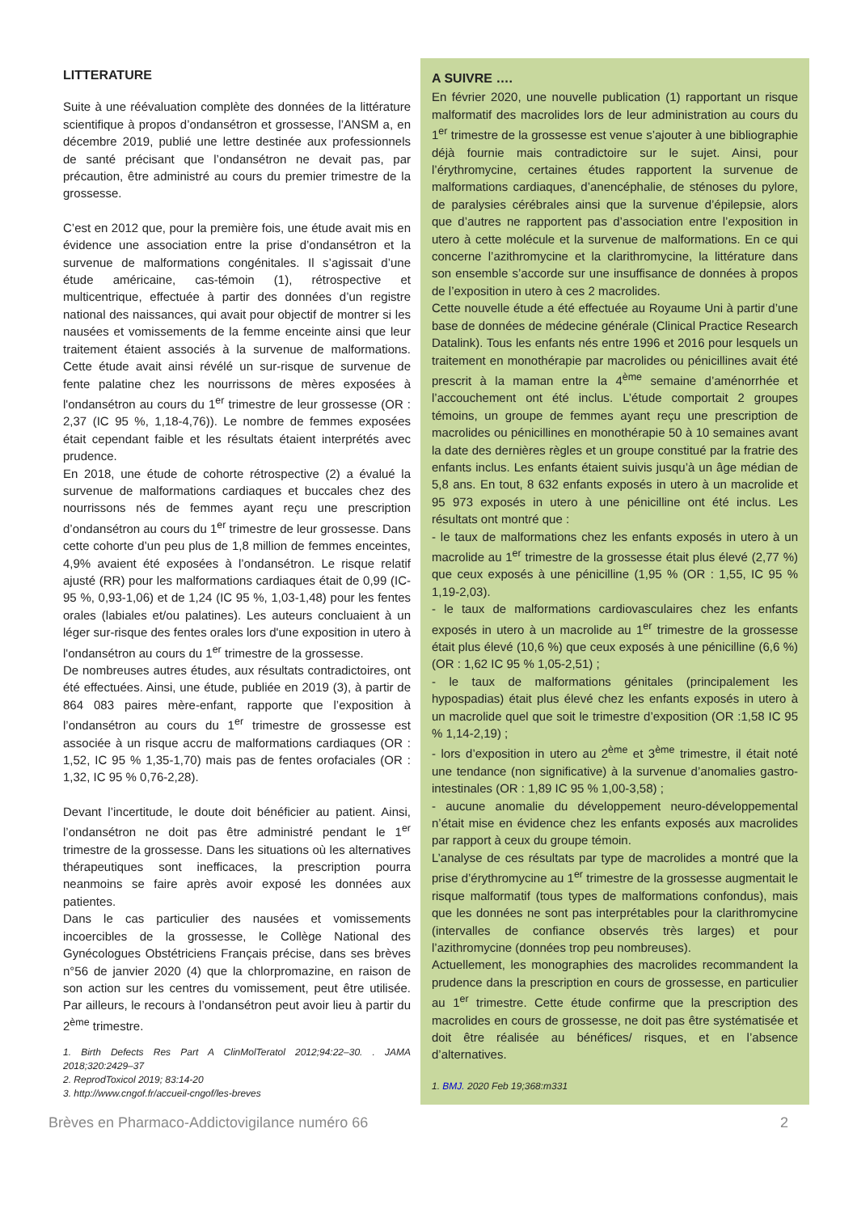LITTERATURE
Suite à une réévaluation complète des données de la littérature scientifique à propos d’ondansétron et grossesse, l’ANSM a, en décembre 2019, publié une lettre destinée aux professionnels de santé précisant que l’ondansétron ne devait pas, par précaution, être administré au cours du premier trimestre de la grossesse.
C’est en 2012 que, pour la première fois, une étude avait mis en évidence une association entre la prise d’ondansétron et la survenue de malformations congénitales. Il s’agissait d’une étude américaine, cas-témoin (1), rétrospective et multicentrique, effectuée à partir des données d’un registre national des naissances, qui avait pour objectif de montrer si les nausées et vomissements de la femme enceinte ainsi que leur traitement étaient associés à la survenue de malformations. Cette étude avait ainsi révélé un sur-risque de survenue de fente palatine chez les nourrissons de mères exposées à l'ondansétron au cours du 1<sup>er</sup> trimestre de leur grossesse (OR : 2,37 (IC 95 %, 1,18-4,76)). Le nombre de femmes exposées était cependant faible et les résultats étaient interprétés avec prudence.
En 2018, une étude de cohorte rétrospective (2) a évalué la survenue de malformations cardiaques et buccales chez des nourrissons nés de femmes ayant reçu une prescription d’ondansétron au cours du 1<sup>er</sup> trimestre de leur grossesse. Dans cette cohorte d’un peu plus de 1,8 million de femmes enceintes, 4,9% avaient été exposées à l’ondansétron. Le risque relatif ajusté (RR) pour les malformations cardiaques était de 0,99 (IC-95 %, 0,93-1,06) et de 1,24 (IC 95 %, 1,03-1,48) pour les fentes orales (labiales et/ou palatines). Les auteurs concluaient à un léger sur-risque des fentes orales lors d'une exposition in utero à l'ondansétron au cours du 1<sup>er</sup> trimestre de la grossesse.
De nombreuses autres études, aux résultats contradictoires, ont été effectuées. Ainsi, une étude, publiée en 2019 (3), à partir de 864 083 paires mère-enfant, rapporte que l’exposition à l’ondansétron au cours du 1<sup>er</sup> trimestre de grossesse est associée à un risque accru de malformations cardiaques (OR : 1,52, IC 95 % 1,35-1,70) mais pas de fentes orofaciales (OR : 1,32, IC 95 % 0,76-2,28).
Devant l’incertitude, le doute doit bénéficier au patient. Ainsi, l’ondansétron ne doit pas être administré pendant le 1<sup>er</sup> trimestre de la grossesse. Dans les situations où les alternatives thérapeutiques sont inefficaces, la prescription pourra neanmoins se faire après avoir exposé les données aux patientes.
Dans le cas particulier des nausées et vomissements incoercibles de la grossesse, le Collège National des Gynécologues Obstétriciens Français précise, dans ses brèves n°56 de janvier 2020 (4) que la chlorpromazine, en raison de son action sur les centres du vomissement, peut être utilisée. Par ailleurs, le recours à l’ondansétron peut avoir lieu à partir du 2<sup>ème</sup> trimestre.
1. Birth Defects Res Part A ClinMolTeratol 2012;94:22–30. . JAMA 2018;320:2429–37
2. ReprodToxicol 2019; 83:14-20
3. http://www.cngof.fr/accueil-cngof/les-breves
A SUIVRE ….
En février 2020, une nouvelle publication (1) rapportant un risque malformatif des macrolides lors de leur administration au cours du 1<sup>er</sup> trimestre de la grossesse est venue s’ajouter à une bibliographie déjà fournie mais contradictoire sur le sujet. Ainsi, pour l’érythromycine, certaines études rapportent la survenue de malformations cardiaques, d’anencéphalie, de sténoses du pylore, de paralysies cérébrales ainsi que la survenue d’épilepsie, alors que d’autres ne rapportent pas d’association entre l’exposition in utero à cette molécule et la survenue de malformations. En ce qui concerne l’azithromycine et la clarithromycine, la littérature dans son ensemble s’accorde sur une insuffisance de données à propos de l’exposition in utero à ces 2 macrolides.
Cette nouvelle étude a été effectuée au Royaume Uni à partir d’une base de données de médecine générale (Clinical Practice Research Datalink). Tous les enfants nés entre 1996 et 2016 pour lesquels un traitement en monothérapie par macrolides ou pénicillines avait été prescrit à la maman entre la 4<sup>ème</sup> semaine d’aménorrhée et l’accouchement ont été inclus. L’étude comportait 2 groupes témoins, un groupe de femmes ayant reçu une prescription de macrolides ou pénicillines en monothérapie 50 à 10 semaines avant la date des dernières règles et un groupe constitué par la fratrie des enfants inclus. Les enfants étaient suivis jusqu’à un âge médian de 5,8 ans. En tout, 8 632 enfants exposés in utero à un macrolide et 95 973 exposés in utero à une pénicilline ont été inclus. Les résultats ont montré que :
- le taux de malformations chez les enfants exposés in utero à un macrolide au 1<sup>er</sup> trimestre de la grossesse était plus élevé (2,77 %) que ceux exposés à une pénicilline (1,95 % (OR : 1,55, IC 95 % 1,19-2,03).
- le taux de malformations cardiovasculaires chez les enfants exposés in utero à un macrolide au 1<sup>er</sup> trimestre de la grossesse était plus élevé (10,6 %) que ceux exposés à une pénicilline (6,6 %) (OR : 1,62 IC 95 % 1,05-2,51) ;
- le taux de malformations génitales (principalement les hypospadias) était plus élevé chez les enfants exposés in utero à un macrolide quel que soit le trimestre d’exposition (OR :1,58 IC 95 % 1,14-2,19) ;
- lors d’exposition in utero au 2<sup>ème</sup> et 3<sup>ème</sup> trimestre, il était noté une tendance (non significative) à la survenue d’anomalies gastro-intestinales (OR : 1,89 IC 95 % 1,00-3,58) ;
- aucune anomalie du développement neuro-développemental n’était mise en évidence chez les enfants exposés aux macrolides par rapport à ceux du groupe témoin.
L’analyse de ces résultats par type de macrolides a montré que la prise d’érythromycine au 1<sup>er</sup> trimestre de la grossesse augmentait le risque malformatif (tous types de malformations confondus), mais que les données ne sont pas interprétables pour la clarithromycine (intervalles de confiance observés très larges) et pour l’azithromycine (données trop peu nombreuses).
Actuellement, les monographies des macrolides recommandent la prudence dans la prescription en cours de grossesse, en particulier au 1<sup>er</sup> trimestre. Cette étude confirme que la prescription des macrolides en cours de grossesse, ne doit pas être systématisée et doit être réalisée au bénéfices/ risques, et en l’absence d’alternatives.
1. BMJ. 2020 Feb 19;368:m331
Brèves en Pharmaco-Addictovigilance numéro 66 2